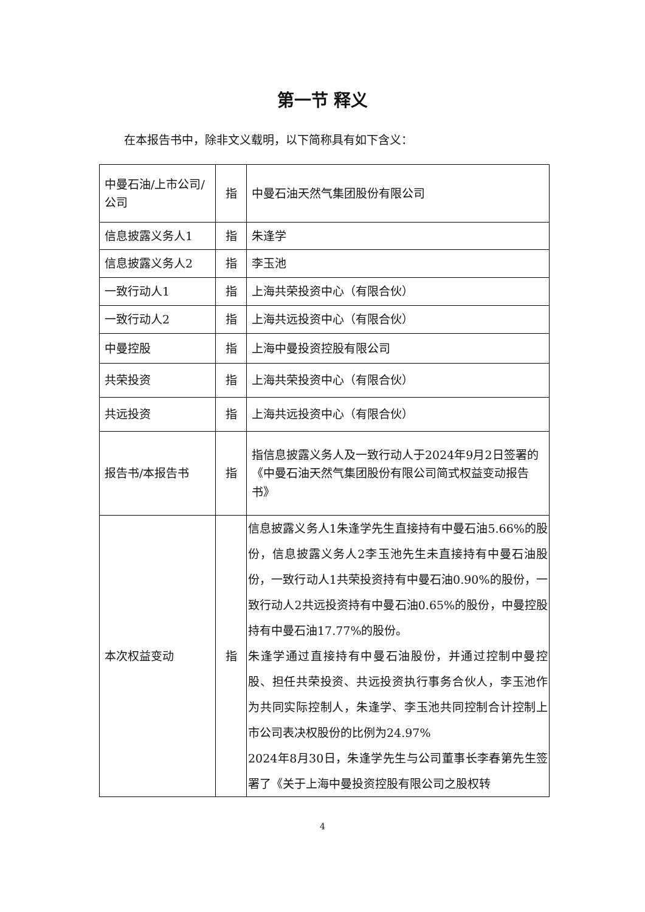第一节 释义
在本报告书中，除非文义载明，以下简称具有如下含义：
| 中曼石油/上市公司/公司 | 指 | 中曼石油天然气集团股份有限公司 |
| 信息披露义务人1 | 指 | 朱逢学 |
| 信息披露义务人2 | 指 | 李玉池 |
| 一致行动人1 | 指 | 上海共荣投资中心（有限合伙） |
| 一致行动人2 | 指 | 上海共远投资中心（有限合伙） |
| 中曼控股 | 指 | 上海中曼投资控股有限公司 |
| 共荣投资 | 指 | 上海共荣投资中心（有限合伙） |
| 共远投资 | 指 | 上海共远投资中心（有限合伙） |
| 报告书/本报告书 | 指 | 指信息披露义务人及一致行动人于2024年9月2日签署的《中曼石油天然气集团股份有限公司简式权益变动报告书》 |
| 本次权益变动 | 指 | 信息披露义务人1朱逢学先生直接持有中曼石油5.66%的股份，信息披露义务人2李玉池先生未直接持有中曼石油股份，一致行动人1共荣投资持有中曼石油0.90%的股份，一致行动人2共远投资持有中曼石油0.65%的股份，中曼控股持有中曼石油17.77%的股份。 朱逢学通过直接持有中曼石油股份，并通过控制中曼控股、担任共荣投资、共远投资执行事务合伙人，李玉池作为共同实际控制人，朱逢学、李玉池共同控制合计控制上市公司表决权股份的比例为24.97% 2024年8月30日，朱逢学先生与公司董事长李春第先生签署了《关于上海中曼投资控股有限公司之股权转 |
4